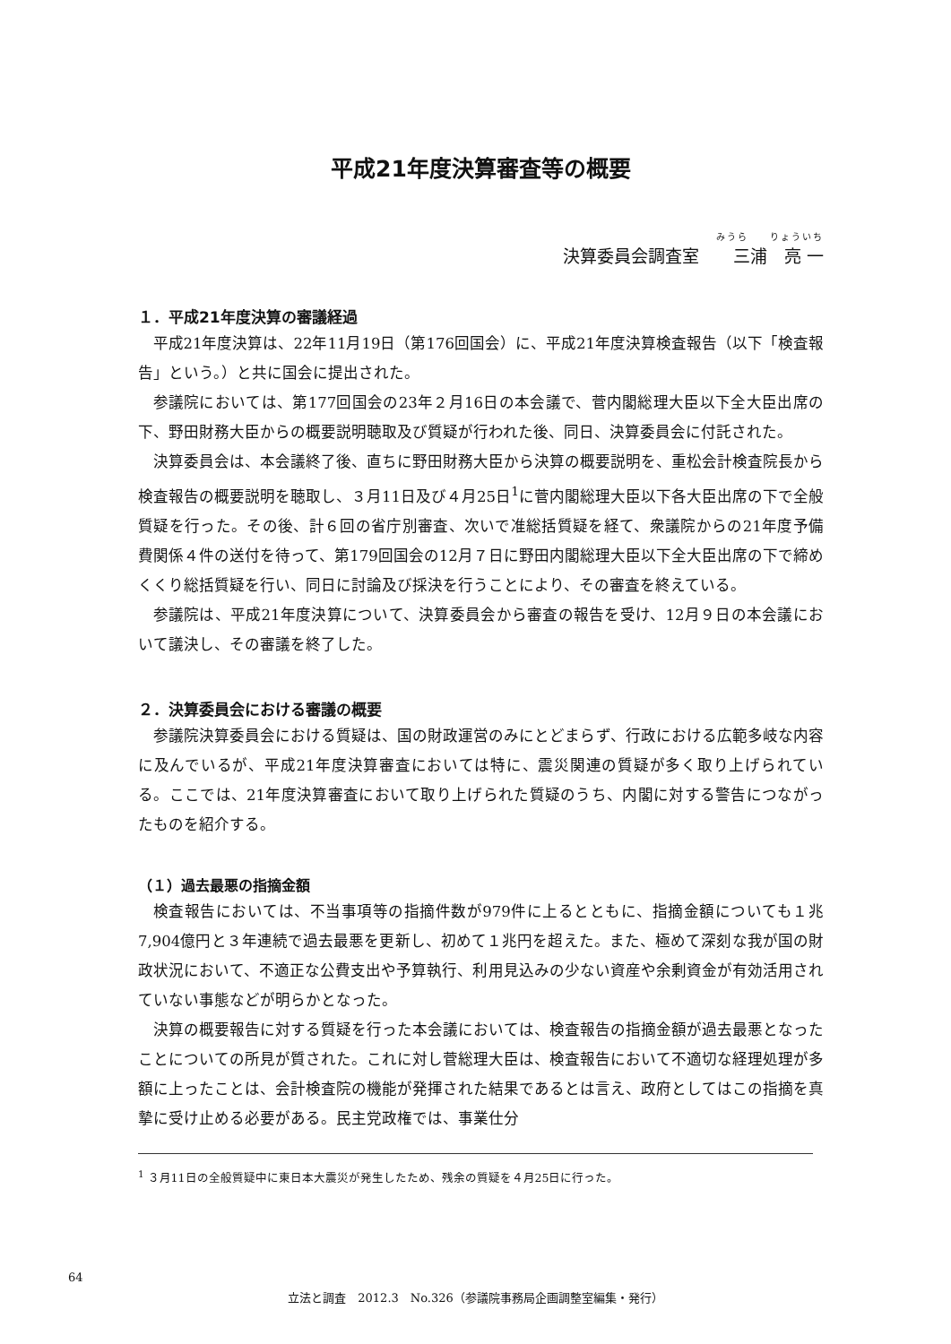平成21年度決算審査等の概要
みうら　　りょういち
決算委員会調査室　　三浦　亮 一
１．平成21年度決算の審議経過
平成21年度決算は、22年11月19日（第176回国会）に、平成21年度決算検査報告（以下「検査報告」という。）と共に国会に提出された。
参議院においては、第177回国会の23年２月16日の本会議で、菅内閣総理大臣以下全大臣出席の下、野田財務大臣からの概要説明聴取及び質疑が行われた後、同日、決算委員会に付託された。
決算委員会は、本会議終了後、直ちに野田財務大臣から決算の概要説明を、重松会計検査院長から検査報告の概要説明を聴取し、３月11日及び４月25日<sup>1</sup>に菅内閣総理大臣以下各大臣出席の下で全般質疑を行った。その後、計６回の省庁別審査、次いで准総括質疑を経て、衆議院からの21年度予備費関係４件の送付を待って、第179回国会の12月７日に野田内閣総理大臣以下全大臣出席の下で締めくくり総括質疑を行い、同日に討論及び採決を行うことにより、その審査を終えている。
参議院は、平成21年度決算について、決算委員会から審査の報告を受け、12月９日の本会議において議決し、その審議を終了した。
２．決算委員会における審議の概要
参議院決算委員会における質疑は、国の財政運営のみにとどまらず、行政における広範多岐な内容に及んでいるが、平成21年度決算審査においては特に、震災関連の質疑が多く取り上げられている。ここでは、21年度決算審査において取り上げられた質疑のうち、内閣に対する警告につながったものを紹介する。
（１）過去最悪の指摘金額
検査報告においては、不当事項等の指摘件数が979件に上るとともに、指摘金額についても１兆7,904億円と３年連続で過去最悪を更新し、初めて１兆円を超えた。また、極めて深刻な我が国の財政状況において、不適正な公費支出や予算執行、利用見込みの少ない資産や余剰資金が有効活用されていない事態などが明らかとなった。
決算の概要報告に対する質疑を行った本会議においては、検査報告の指摘金額が過去最悪となったことについての所見が質された。これに対し菅総理大臣は、検査報告において不適切な経理処理が多額に上ったことは、会計検査院の機能が発揮された結果であるとは言え、政府としてはこの指摘を真摯に受け止める必要がある。民主党政権では、事業仕分
<sup>1</sup> ３月11日の全般質疑中に東日本大震災が発生したため、残余の質疑を４月25日に行った。
64
立法と調査　2012.3　No.326（参議院事務局企画調整室編集・発行）